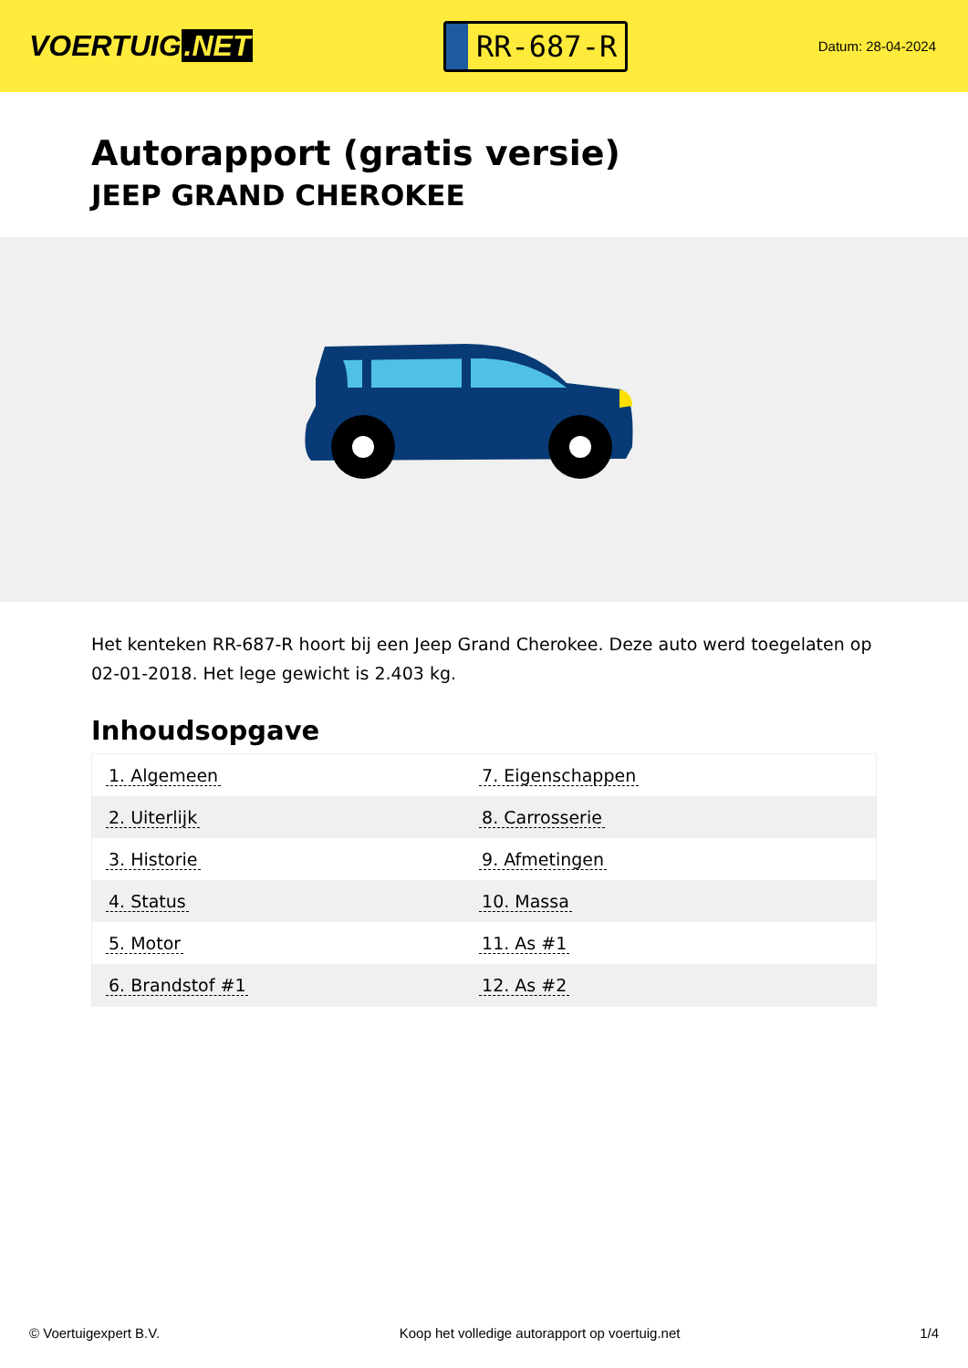VOERTUIG.NET
RR-687-R
Datum: 28-04-2024
Autorapport (gratis versie)
JEEP GRAND CHEROKEE
Het kenteken RR-687-R hoort bij een Jeep Grand Cherokee. Deze auto werd toegelaten op 02-01-2018. Het lege gewicht is 2.403 kg.
Inhoudsopgave
| 1. Algemeen | 7. Eigenschappen |
| 2. Uiterlijk | 8. Carrosserie |
| 3. Historie | 9. Afmetingen |
| 4. Status | 10. Massa |
| 5. Motor | 11. As #1 |
| 6. Brandstof #1 | 12. As #2 |
© Voertuigexpert B.V. Koop het volledige autorapport op voertuig.net 1/4